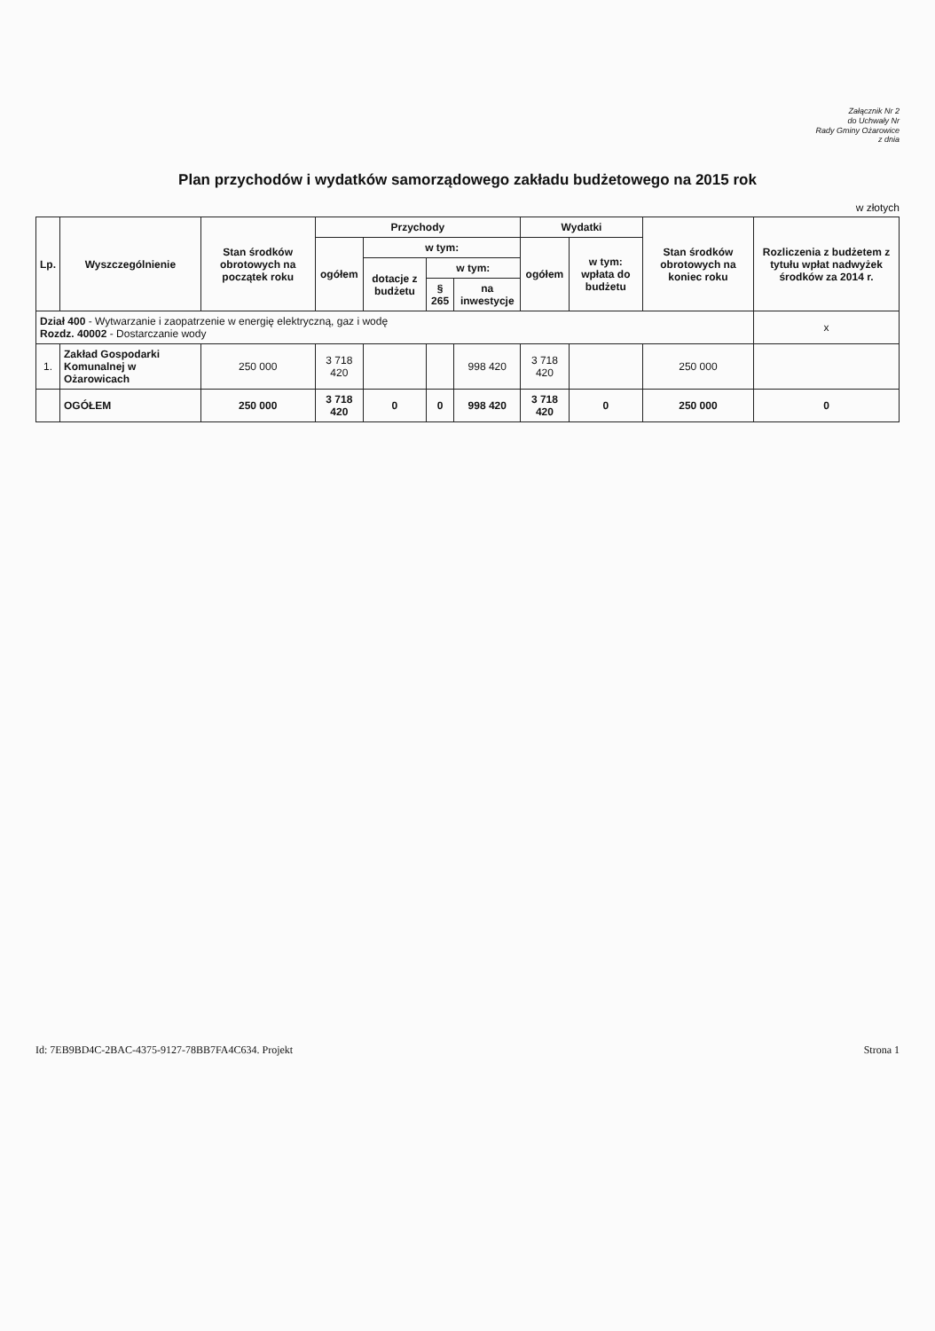Załącznik Nr 2
do Uchwały Nr
Rady Gminy Ożarowice
z dnia
Plan przychodów i wydatków samorządowego zakładu budżetowego na 2015 rok
w złotych
| Lp. | Wyszczególnienie | Stan środków obrotowych na początek roku | Przychody | | | | Wydatki | | Stan środków obrotowych na koniec roku | Rozliczenia z budżetem z tytułu wpłat nadwyżek środków za 2014 r. |
| --- | --- | --- | --- | --- | --- | --- | --- | --- | --- | --- |
| | | | ogółem | w tym: | | | ogółem | w tym: wpłata do budżetu | | |
| | | | | dotacje z budżetu | w tym: | | | | | |
| | | | | | § 265 | na inwestycje | | | | |
| Dział 400 - Wytwarzanie i zaopatrzenie w energię elektryczną, gaz i wodę Rozdz. 40002 - Dostarczanie wody | | | | | | | | | | x |
| 1. | Zakład Gospodarki Komunalnej w Ożarowicach | 250 000 | 3 718 420 | | | 998 420 | 3 718 420 | | 250 000 | |
| | OGÓŁEM | 250 000 | 3 718 420 | 0 | 0 | 998 420 | 3 718 420 | 0 | 250 000 | 0 |
Id: 7EB9BD4C-2BAC-4375-9127-78BB7FA4C634. Projekt Strona 1